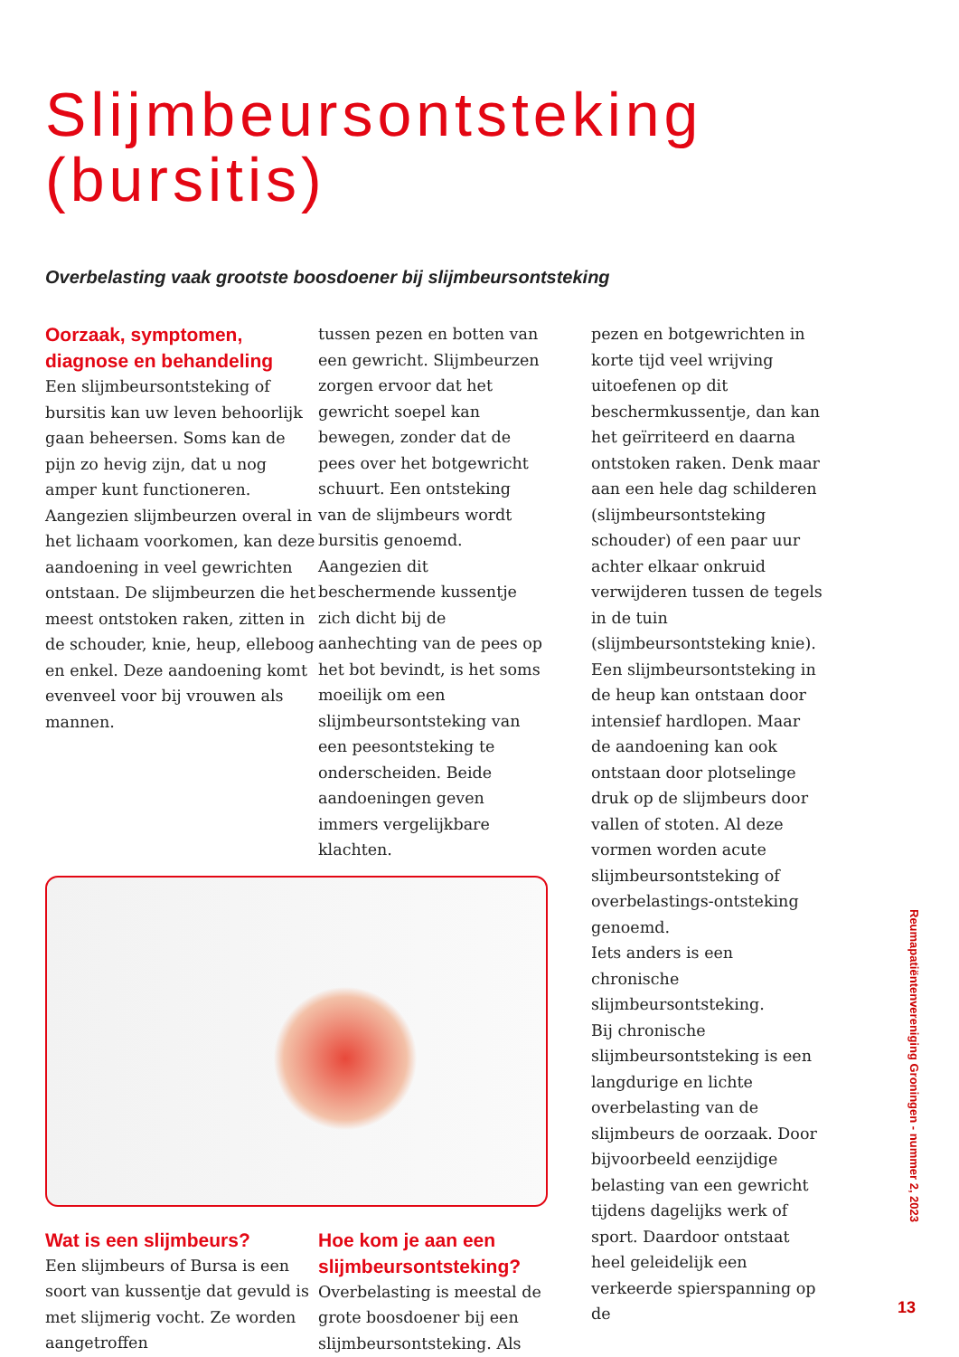Slijmbeursontsteking
(bursitis)
Overbelasting vaak grootste boosdoener bij slijmbeursontsteking
Oorzaak, symptomen, diagnose en behandeling
Een slijmbeursontsteking of bursitis kan uw leven behoorlijk gaan beheersen. Soms kan de pijn zo hevig zijn, dat u nog amper kunt functioneren. Aangezien slijmbeurzen overal in het lichaam voorkomen, kan deze aandoening in veel gewrichten ontstaan. De slijmbeurzen die het meest ontstoken raken, zitten in de schouder, knie, heup, elleboog en enkel. Deze aandoening komt evenveel voor bij vrouwen als mannen.
tussen pezen en botten van een gewricht. Slijmbeurzen zorgen ervoor dat het gewricht soepel kan bewegen, zonder dat de pees over het botgewricht schuurt. Een ontsteking van de slijmbeurs wordt bursitis genoemd. Aangezien dit beschermende kussentje zich dicht bij de aanhechting van de pees op het bot bevindt, is het soms moeilijk om een slijmbeursontsteking van een peesontsteking te onderscheiden. Beide aandoeningen geven immers vergelijkbare klachten.
Wat is een slijmbeurs?
Een slijmbeurs of Bursa is een soort van kussentje dat gevuld is met slijmerig vocht. Ze worden aangetroffen
Hoe kom je aan een slijmbeursontsteking?
Overbelasting is meestal de grote boosdoener bij een slijmbeursontsteking. Als
pezen en botgewrichten in korte tijd veel wrijving uitoefenen op dit beschermkussentje, dan kan het geïrriteerd en daarna ontstoken raken. Denk maar aan een hele dag schilderen (slijmbeursontsteking schouder) of een paar uur achter elkaar onkruid verwijderen tussen de tegels in de tuin (slijmbeursontsteking knie). Een slijmbeursontsteking in de heup kan ontstaan door intensief hardlopen. Maar de aandoening kan ook ontstaan door plotselinge druk op de slijmbeurs door vallen of stoten. Al deze vormen worden acute slijmbeursontsteking of overbelastings-ontsteking genoemd.
Iets anders is een chronische slijmbeursontsteking.
Bij chronische slijmbeursontsteking is een langdurige en lichte overbelasting van de slijmbeurs de oorzaak. Door bijvoorbeeld eenzijdige belasting van een gewricht tijdens dagelijks werk of sport. Daardoor ontstaat heel geleidelijk een verkeerde spierspanning op de
Reumapatiëntenvereniging Groningen - nummer 2, 2023
13